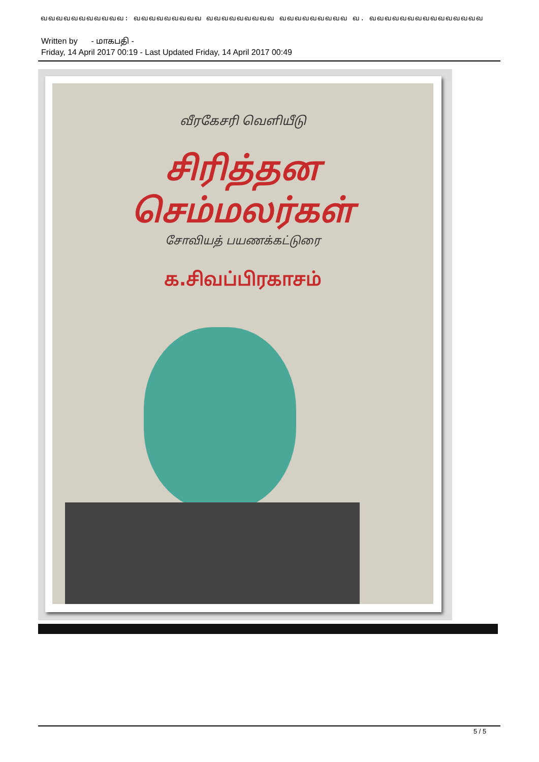வவவவவவவவவவவ: வவவவவவவவவ வவவவவவவவவ வவவவவவவவவ வ. வவவவவவவவவவவவவவவ
Written by - மாகபதி -
Friday, 14 April 2017 00:19 - Last Updated Friday, 14 April 2017 00:49
வீரகேசரி வெளியீடு
சிரித்தன
செம்மலர்கள்
சோவியத் பயணக்கட்டுரை
க.சிவப்பிரகாசம்
5 / 5